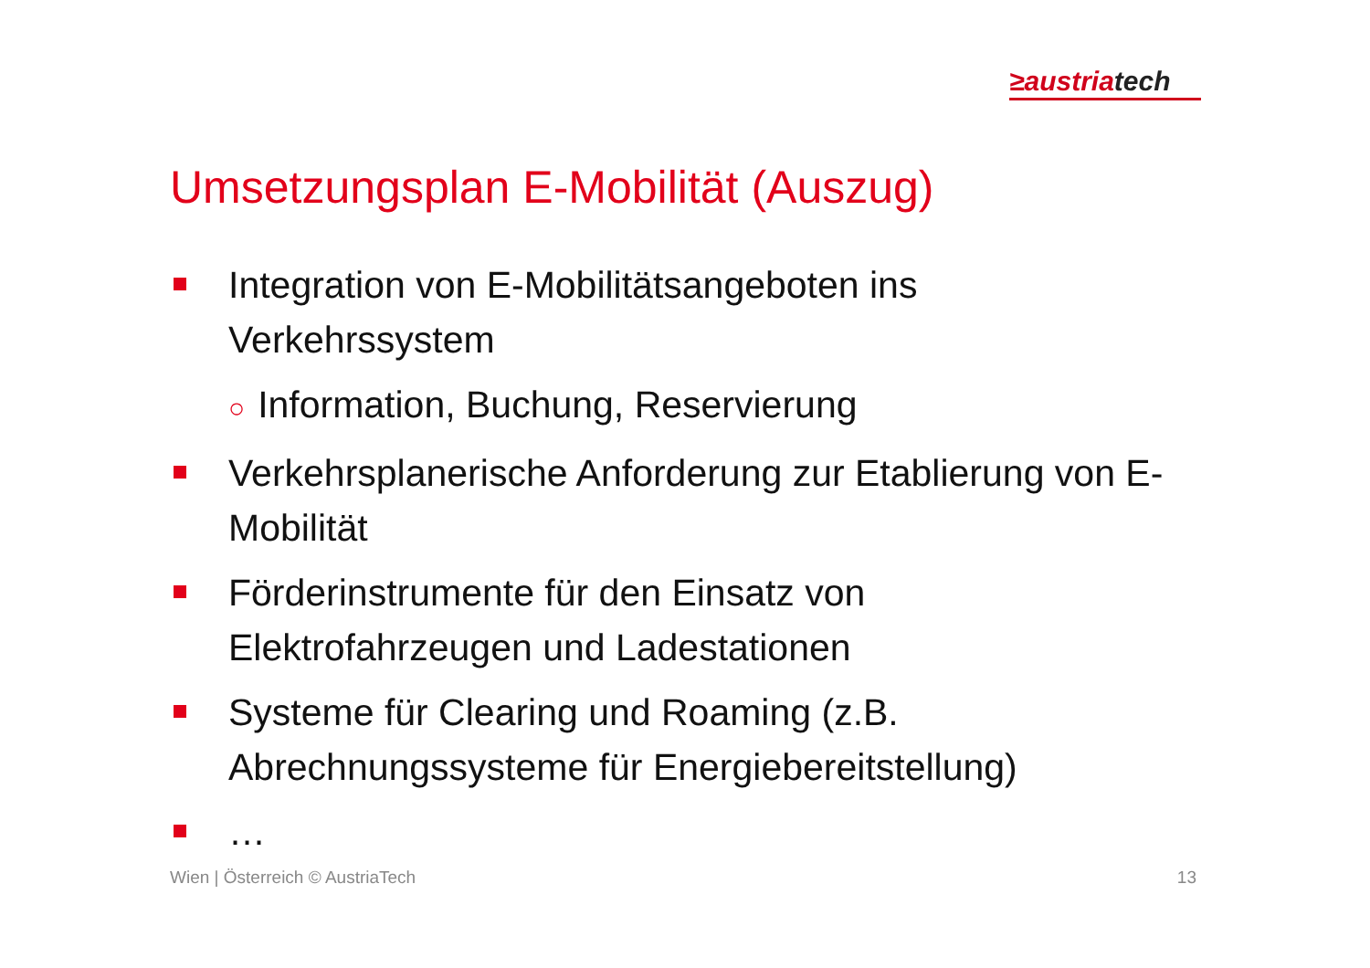≥austriatech
Umsetzungsplan E-Mobilität (Auszug)
Integration von E-Mobilitätsangeboten ins Verkehrssystem
○ Information, Buchung, Reservierung
Verkehrsplanerische Anforderung zur Etablierung von E-Mobilität
Förderinstrumente für den Einsatz von Elektrofahrzeugen und Ladestationen
Systeme für Clearing und Roaming (z.B. Abrechnungssysteme für Energiebereitstellung)
…
Wien | Österreich © AustriaTech 13